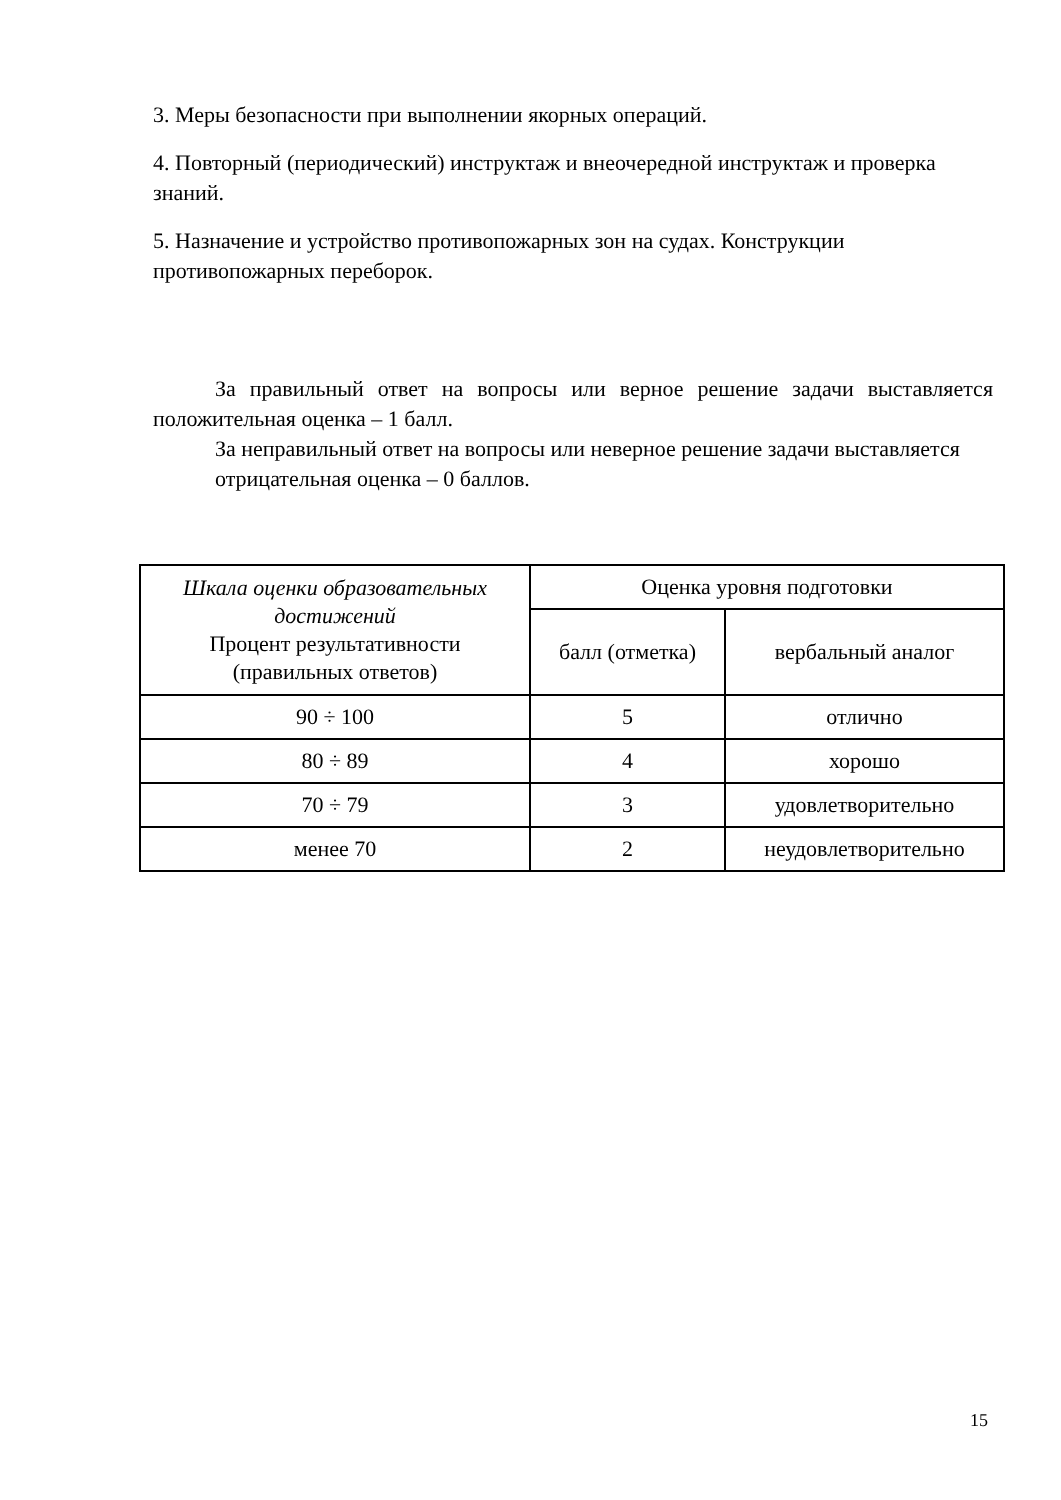3. Меры безопасности при выполнении якорных операций.
4. Повторный (периодический) инструктаж и внеочередной инструктаж и проверка знаний.
5. Назначение и устройство противопожарных зон на судах. Конструкции противопожарных переборок.
За правильный ответ на вопросы или верное решение задачи выставляется положительная оценка – 1 балл.
За неправильный ответ на вопросы или неверное решение задачи выставляется отрицательная оценка – 0 баллов.
| Шкала оценки образовательных достижений Процент результативности (правильных ответов) | Оценка уровня подготовки | |
| | балл (отметка) | вербальный аналог |
| 90 ÷ 100 | 5 | отлично |
| 80 ÷ 89 | 4 | хорошо |
| 70 ÷ 79 | 3 | удовлетворительно |
| менее 70 | 2 | неудовлетворительно |
15